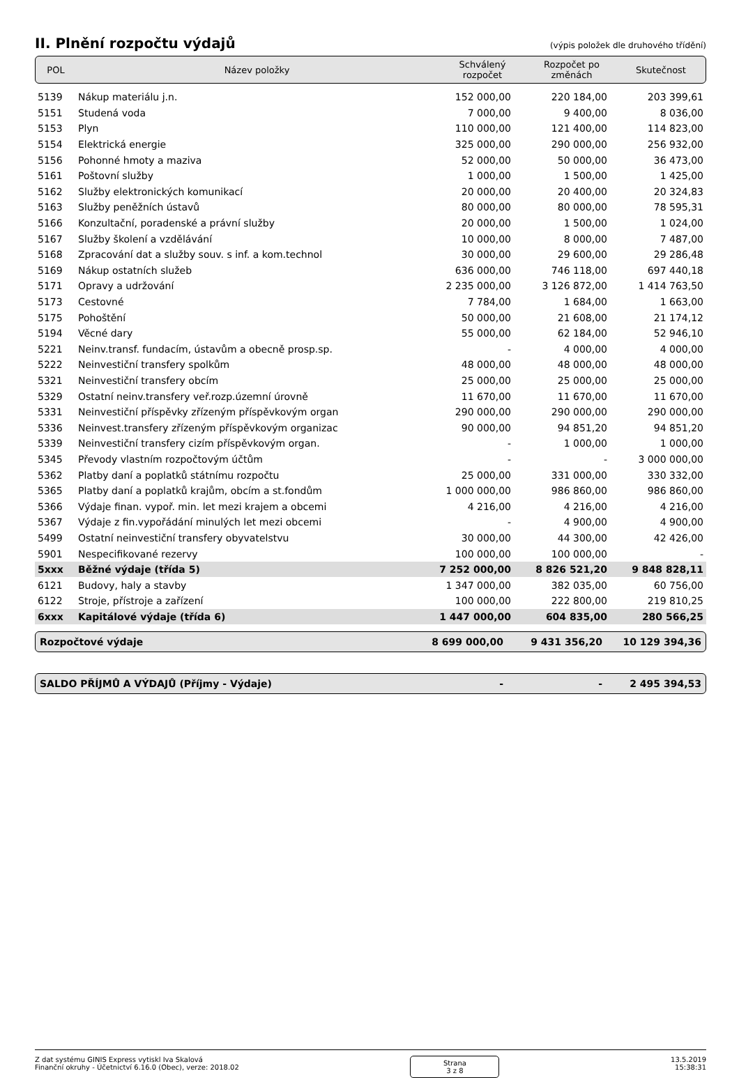II. Plnění rozpočtu výdajů
(výpis položek dle druhového třídění)
| POL | Název položky | Schválený rozpočet | Rozpočet po změnách | Skutečnost |
| 5139 | Nákup materiálu j.n. | 152 000,00 | 220 184,00 | 203 399,61 |
| 5151 | Studená voda | 7 000,00 | 9 400,00 | 8 036,00 |
| 5153 | Plyn | 110 000,00 | 121 400,00 | 114 823,00 |
| 5154 | Elektrická energie | 325 000,00 | 290 000,00 | 256 932,00 |
| 5156 | Pohonné hmoty a maziva | 52 000,00 | 50 000,00 | 36 473,00 |
| 5161 | Poštovní služby | 1 000,00 | 1 500,00 | 1 425,00 |
| 5162 | Služby elektronických komunikací | 20 000,00 | 20 400,00 | 20 324,83 |
| 5163 | Služby peněžních ústavů | 80 000,00 | 80 000,00 | 78 595,31 |
| 5166 | Konzultační, poradenské a právní služby | 20 000,00 | 1 500,00 | 1 024,00 |
| 5167 | Služby školení a vzdělávání | 10 000,00 | 8 000,00 | 7 487,00 |
| 5168 | Zpracování dat a služby souv. s inf. a kom.technol | 30 000,00 | 29 600,00 | 29 286,48 |
| 5169 | Nákup ostatních služeb | 636 000,00 | 746 118,00 | 697 440,18 |
| 5171 | Opravy a udržování | 2 235 000,00 | 3 126 872,00 | 1 414 763,50 |
| 5173 | Cestovné | 7 784,00 | 1 684,00 | 1 663,00 |
| 5175 | Pohoštění | 50 000,00 | 21 608,00 | 21 174,12 |
| 5194 | Věcné dary | 55 000,00 | 62 184,00 | 52 946,10 |
| 5221 | Neinv.transf. fundacím, ústavům a obecně prosp.sp. | - | 4 000,00 | 4 000,00 |
| 5222 | Neinvestiční transfery spolkům | 48 000,00 | 48 000,00 | 48 000,00 |
| 5321 | Neinvestiční transfery obcím | 25 000,00 | 25 000,00 | 25 000,00 |
| 5329 | Ostatní neinv.transfery veř.rozp.územní úrovně | 11 670,00 | 11 670,00 | 11 670,00 |
| 5331 | Neinvestiční příspěvky zřízeným příspěvkovým organ | 290 000,00 | 290 000,00 | 290 000,00 |
| 5336 | Neinvest.transfery zřízeným příspěvkovým organizac | 90 000,00 | 94 851,20 | 94 851,20 |
| 5339 | Neinvestiční transfery cizím příspěvkovým organ. | - | 1 000,00 | 1 000,00 |
| 5345 | Převody vlastním rozpočtovým účtům | - | - | 3 000 000,00 |
| 5362 | Platby daní a poplatků státnímu rozpočtu | 25 000,00 | 331 000,00 | 330 332,00 |
| 5365 | Platby daní a poplatků krajům, obcím a st.fondům | 1 000 000,00 | 986 860,00 | 986 860,00 |
| 5366 | Výdaje finan. vypoř. min. let mezi krajem a obcemi | 4 216,00 | 4 216,00 | 4 216,00 |
| 5367 | Výdaje z fin.vypořádání minulých let mezi obcemi | - | 4 900,00 | 4 900,00 |
| 5499 | Ostatní neinvestiční transfery obyvatelstvu | 30 000,00 | 44 300,00 | 42 426,00 |
| 5901 | Nespecifikované rezervy | 100 000,00 | 100 000,00 | - |
| 5xxx | Běžné výdaje (třída 5) | 7 252 000,00 | 8 826 521,20 | 9 848 828,11 |
| 6121 | Budovy, haly a stavby | 1 347 000,00 | 382 035,00 | 60 756,00 |
| 6122 | Stroje, přístroje a zařízení | 100 000,00 | 222 800,00 | 219 810,25 |
| 6xxx | Kapitálové výdaje (třída 6) | 1 447 000,00 | 604 835,00 | 280 566,25 |
| Rozpočtové výdaje | 8 699 000,00 | 9 431 356,20 | 10 129 394,36 |
| SALDO PŘÍJMŮ A VÝDAJŮ (Příjmy - Výdaje) | - | - | 2 495 394,53 |
Z dat systému GINIS Express vytiskl Iva Skalová
Finanční okruhy - Účetnictví 6.16.0 (Obec), verze: 2018.02
Strana
3 z 8
13.5.2019
15:38:31